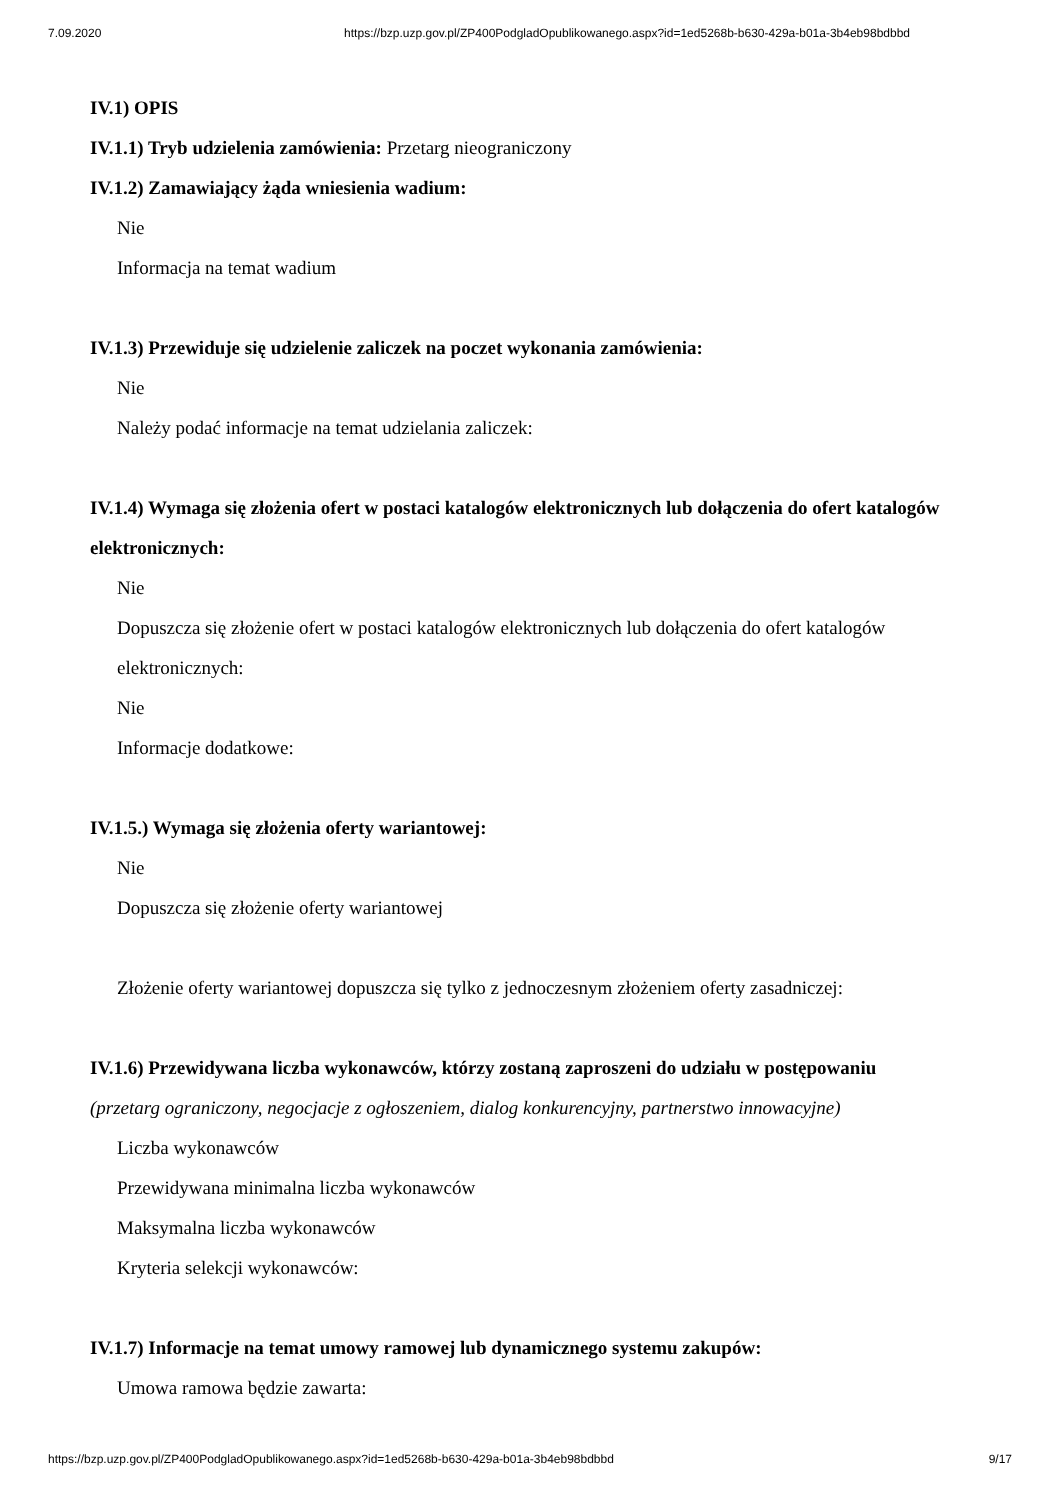7.09.2020 https://bzp.uzp.gov.pl/ZP400PodgladOpublikowanego.aspx?id=1ed5268b-b630-429a-b01a-3b4eb98bdbbd
IV.1) OPIS
IV.1.1) Tryb udzielenia zamówienia: Przetarg nieograniczony
IV.1.2) Zamawiający żąda wniesienia wadium:
Nie
Informacja na temat wadium
IV.1.3) Przewiduje się udzielenie zaliczek na poczet wykonania zamówienia:
Nie
Należy podać informacje na temat udzielania zaliczek:
IV.1.4) Wymaga się złożenia ofert w postaci katalogów elektronicznych lub dołączenia do ofert katalogów elektronicznych:
Nie
Dopuszcza się złożenie ofert w postaci katalogów elektronicznych lub dołączenia do ofert katalogów elektronicznych:
Nie
Informacje dodatkowe:
IV.1.5.) Wymaga się złożenia oferty wariantowej:
Nie
Dopuszcza się złożenie oferty wariantowej
Złożenie oferty wariantowej dopuszcza się tylko z jednoczesnym złożeniem oferty zasadniczej:
IV.1.6) Przewidywana liczba wykonawców, którzy zostaną zaproszeni do udziału w postępowaniu
(przetarg ograniczony, negocjacje z ogłoszeniem, dialog konkurencyjny, partnerstwo innowacyjne)
Liczba wykonawców
Przewidywana minimalna liczba wykonawców
Maksymalna liczba wykonawców
Kryteria selekcji wykonawców:
IV.1.7) Informacje na temat umowy ramowej lub dynamicznego systemu zakupów:
Umowa ramowa będzie zawarta:
https://bzp.uzp.gov.pl/ZP400PodgladOpublikowanego.aspx?id=1ed5268b-b630-429a-b01a-3b4eb98bdbbd 9/17